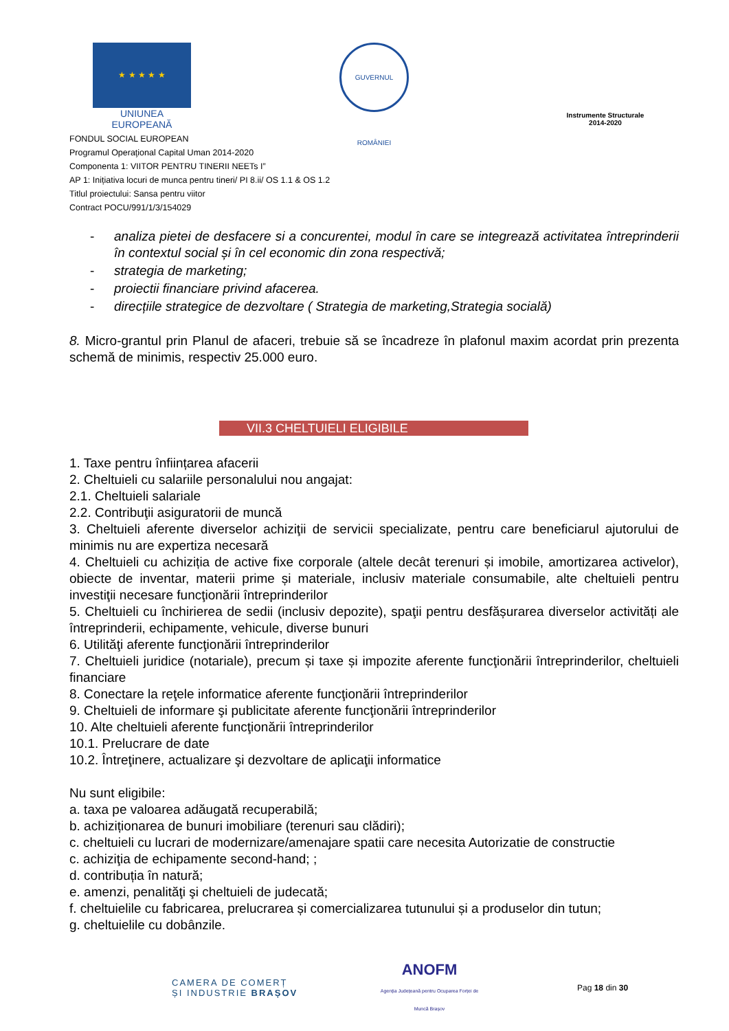★ ★ ★ ★ ★
UNIUNEA EUROPEANĂ
GUVERNUL ROMÂNIEI
Instrumente Structurale
2014-2020
FONDUL SOCIAL EUROPEAN
Programul Operaţional Capital Uman 2014-2020
Componenta 1: VIITOR PENTRU TINERII NEETs I”
AP 1: Inițiativa locuri de munca pentru tineri/ PI 8.ii/ OS 1.1 & OS 1.2
Titlul proiectului: Sansa pentru viitor
Contract POCU/991/1/3/154029
- analiza pietei de desfacere si a concurentei, modul în care se integrează activitatea întreprinderii în contextul social și în cel economic din zona respectivă;
- strategia de marketing;
- proiectii financiare privind afacerea.
- direcțiile strategice de dezvoltare ( Strategia de marketing,Strategia socială)
8. Micro-grantul prin Planul de afaceri, trebuie să se încadreze în plafonul maxim acordat prin prezenta schemă de minimis, respectiv 25.000 euro.
VII.3 CHELTUIELI ELIGIBILE
1. Taxe pentru înființarea afacerii
2. Cheltuieli cu salariile personalului nou angajat:
2.1. Cheltuieli salariale
2.2. Contribuţii asiguratorii de muncă
3. Cheltuieli aferente diverselor achiziţii de servicii specializate, pentru care beneficiarul ajutorului de minimis nu are expertiza necesară
4. Cheltuieli cu achiziția de active fixe corporale (altele decât terenuri și imobile, amortizarea activelor), obiecte de inventar, materii prime și materiale, inclusiv materiale consumabile, alte cheltuieli pentru investiţii necesare funcţionării întreprinderilor
5. Cheltuieli cu închirierea de sedii (inclusiv depozite), spaţii pentru desfășurarea diverselor activități ale întreprinderii, echipamente, vehicule, diverse bunuri
6. Utilităţi aferente funcţionării întreprinderilor
7. Cheltuieli juridice (notariale), precum și taxe și impozite aferente funcţionării întreprinderilor, cheltuieli financiare
8. Conectare la reţele informatice aferente funcţionării întreprinderilor
9. Cheltuieli de informare şi publicitate aferente funcţionării întreprinderilor
10. Alte cheltuieli aferente funcţionării întreprinderilor
10.1. Prelucrare de date
10.2. Întreţinere, actualizare şi dezvoltare de aplicaţii informatice
Nu sunt eligibile:
a. taxa pe valoarea adăugată recuperabilă;
b. achiziționarea de bunuri imobiliare (terenuri sau clădiri);
c. cheltuieli cu lucrari de modernizare/amenajare spatii care necesita Autorizatie de constructie
c. achiziţia de echipamente second-hand; ;
d. contribuția în natură;
e. amenzi, penalităţi şi cheltuieli de judecată;
f. cheltuielile cu fabricarea, prelucrarea și comercializarea tutunului și a produselor din tutun;
g. cheltuielile cu dobânzile.
CAMERA DE COMERȚ
ȘI INDUSTRIE BRAȘOV
ANOFM
Agenția Județeană pentru Ocuparea Forței de Muncă Brașov
Pag 18 din 30